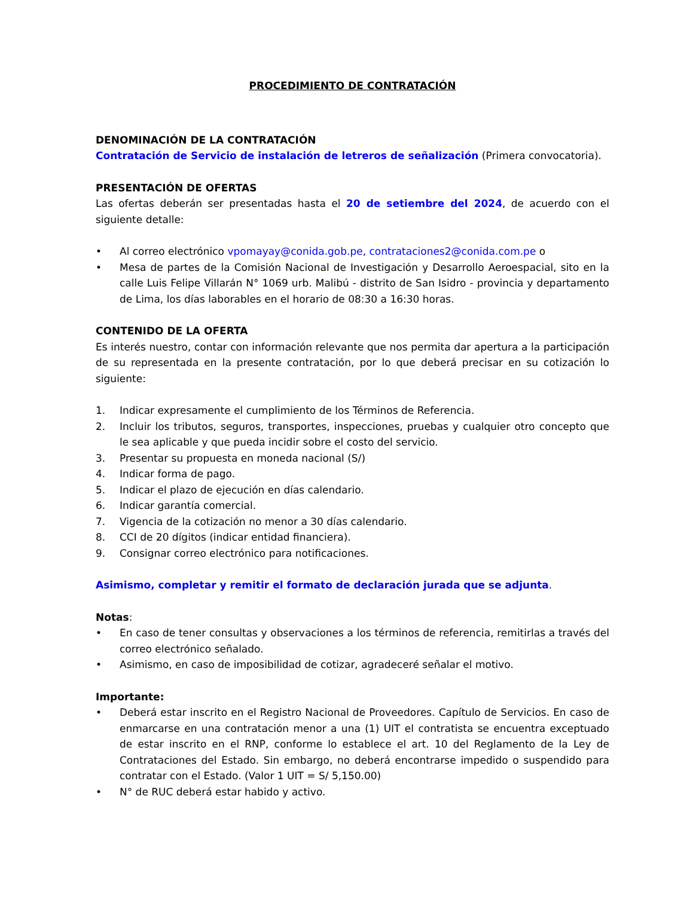PROCEDIMIENTO DE CONTRATACIÓN
DENOMINACIÓN DE LA CONTRATACIÓN
Contratación de Servicio de instalación de letreros de señalización (Primera convocatoria).
PRESENTACIÓN DE OFERTAS
Las ofertas deberán ser presentadas hasta el 20 de setiembre del 2024, de acuerdo con el siguiente detalle:
• Al correo electrónico vpomayay@conida.gob.pe, contrataciones2@conida.com.pe o
• Mesa de partes de la Comisión Nacional de Investigación y Desarrollo Aeroespacial, sito en la calle Luis Felipe Villarán N° 1069 urb. Malibú - distrito de San Isidro - provincia y departamento de Lima, los días laborables en el horario de 08:30 a 16:30 horas.
CONTENIDO DE LA OFERTA
Es interés nuestro, contar con información relevante que nos permita dar apertura a la participación de su representada en la presente contratación, por lo que deberá precisar en su cotización lo siguiente:
1. Indicar expresamente el cumplimiento de los Términos de Referencia.
2. Incluir los tributos, seguros, transportes, inspecciones, pruebas y cualquier otro concepto que le sea aplicable y que pueda incidir sobre el costo del servicio.
3. Presentar su propuesta en moneda nacional (S/)
4. Indicar forma de pago.
5. Indicar el plazo de ejecución en días calendario.
6. Indicar garantía comercial.
7. Vigencia de la cotización no menor a 30 días calendario.
8. CCI de 20 dígitos (indicar entidad financiera).
9. Consignar correo electrónico para notificaciones.
Asimismo, completar y remitir el formato de declaración jurada que se adjunta.
Notas:
• En caso de tener consultas y observaciones a los términos de referencia, remitirlas a través del correo electrónico señalado.
• Asimismo, en caso de imposibilidad de cotizar, agradeceré señalar el motivo.
Importante:
• Deberá estar inscrito en el Registro Nacional de Proveedores. Capítulo de Servicios. En caso de enmarcarse en una contratación menor a una (1) UIT el contratista se encuentra exceptuado de estar inscrito en el RNP, conforme lo establece el art. 10 del Reglamento de la Ley de Contrataciones del Estado. Sin embargo, no deberá encontrarse impedido o suspendido para contratar con el Estado. (Valor 1 UIT = S/ 5,150.00)
• N° de RUC deberá estar habido y activo.